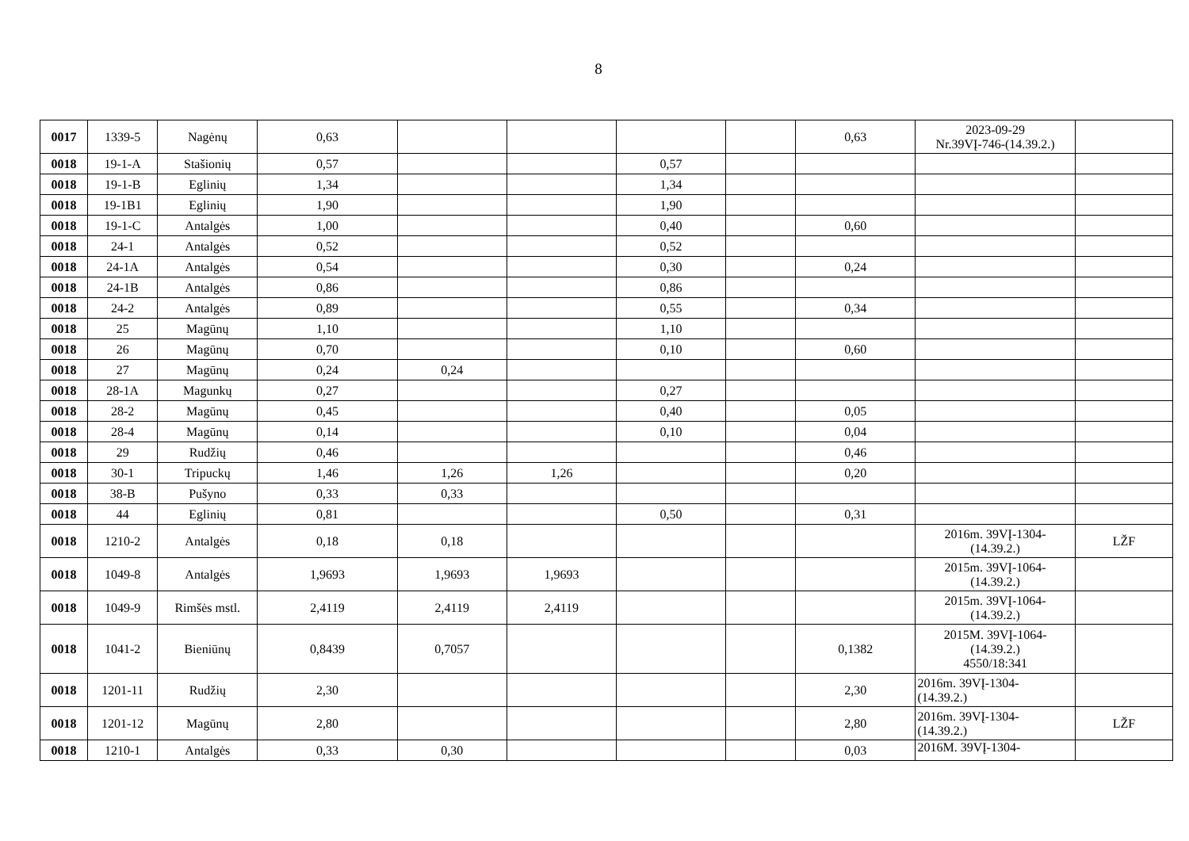8
| 0017 | 1339-5 | Nagėnų | 0,63 | | | | | 0,63 | 2023-09-29 Nr.39VĮ-746-(14.39.2.) | |
| 0018 | 19-1-A | Stašionių | 0,57 | | | 0,57 | | | | |
| 0018 | 19-1-B | Eglinių | 1,34 | | | 1,34 | | | | |
| 0018 | 19-1B1 | Eglinių | 1,90 | | | 1,90 | | | | |
| 0018 | 19-1-C | Antalgės | 1,00 | | | 0,40 | | 0,60 | | |
| 0018 | 24-1 | Antalgės | 0,52 | | | 0,52 | | | | |
| 0018 | 24-1A | Antalgės | 0,54 | | | 0,30 | | 0,24 | | |
| 0018 | 24-1B | Antalgės | 0,86 | | | 0,86 | | | | |
| 0018 | 24-2 | Antalgės | 0,89 | | | 0,55 | | 0,34 | | |
| 0018 | 25 | Magūnų | 1,10 | | | 1,10 | | | | |
| 0018 | 26 | Magūnų | 0,70 | | | 0,10 | | 0,60 | | |
| 0018 | 27 | Magūnų | 0,24 | 0,24 | | | | | | |
| 0018 | 28-1A | Magunkų | 0,27 | | | 0,27 | | | | |
| 0018 | 28-2 | Magūnų | 0,45 | | | 0,40 | | 0,05 | | |
| 0018 | 28-4 | Magūnų | 0,14 | | | 0,10 | | 0,04 | | |
| 0018 | 29 | Rudžių | 0,46 | | | | | 0,46 | | |
| 0018 | 30-1 | Tripuckų | 1,46 | 1,26 | 1,26 | | | 0,20 | | |
| 0018 | 38-B | Pušyno | 0,33 | 0,33 | | | | | | |
| 0018 | 44 | Eglinių | 0,81 | | | 0,50 | | 0,31 | | |
| 0018 | 1210-2 | Antalgės | 0,18 | 0,18 | | | | | 2016m. 39VĮ-1304- (14.39.2.) | LŽF |
| 0018 | 1049-8 | Antalgės | 1,9693 | 1,9693 | 1,9693 | | | | 2015m. 39VĮ-1064- (14.39.2.) | |
| 0018 | 1049-9 | Rimšės mstl. | 2,4119 | 2,4119 | 2,4119 | | | | 2015m. 39VĮ-1064- (14.39.2.) | |
| 0018 | 1041-2 | Bieniūnų | 0,8439 | 0,7057 | | | | 0,1382 | 2015M. 39VĮ-1064- (14.39.2.) 4550/18:341 | |
| 0018 | 1201-11 | Rudžių | 2,30 | | | | | 2,30 | 2016m. 39VĮ-1304- (14.39.2.) | |
| 0018 | 1201-12 | Magūnų | 2,80 | | | | | 2,80 | 2016m. 39VĮ-1304- (14.39.2.) | LŽF |
| 0018 | 1210-1 | Antalgės | 0,33 | 0,30 | | | | 0,03 | 2016M. 39VĮ-1304- | |